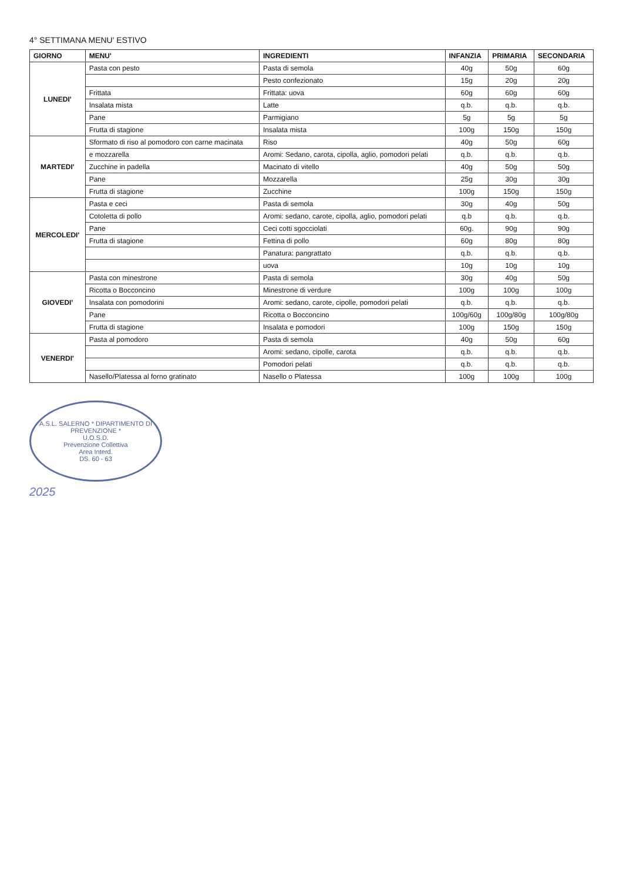4° SETTIMANA MENU' ESTIVO
| GIORNO | MENU' | INGREDIENTI | INFANZIA | PRIMARIA | SECONDARIA |
| --- | --- | --- | --- | --- | --- |
| LUNEDI' | Pasta con pesto | Pasta di semola | 40g | 50g | 60g |
| | | Pesto confezionato | 15g | 20g | 20g |
| | Frittata | Frittata: uova | 60g | 60g | 60g |
| | Insalata mista | Latte | q.b. | q.b. | q.b. |
| | Pane | Parmigiano | 5g | 5g | 5g |
| | Frutta di stagione | Insalata mista | 100g | 150g | 150g |
| MARTEDI' | Sformato di riso al pomodoro con carne macinata | Riso | 40g | 50g | 60g |
| | e mozzarella | Aromi: Sedano, carota, cipolla, aglio, pomodori pelati | q.b. | q.b. | q.b. |
| | Zucchine in padella | Macinato di vitello | 40g | 50g | 50g |
| | Pane | Mozzarella | 25g | 30g | 30g |
| | Frutta di stagione | Zucchine | 100g | 150g | 150g |
| MERCOLEDI' | Pasta e ceci | Pasta di semola | 30g | 40g | 50g |
| | Cotoletta di pollo | Aromi: sedano, carote, cipolla, aglio, pomodori pelati | q.b | q.b. | q.b. |
| | Pane | Ceci cotti sgocciolati | 60g. | 90g | 90g |
| | Frutta di stagione | Fettina di pollo | 60g | 80g | 80g |
| | | Panatura: pangrattato | q.b. | q.b. | q.b. |
| | | uova | 10g | 10g | 10g |
| GIOVEDI' | Pasta con minestrone | Pasta di semola | 30g | 40g | 50g |
| | Ricotta o Bocconcino | Minestrone di verdure | 100g | 100g | 100g |
| | Insalata con pomodorini | Aromi: sedano, carote, cipolle, pomodori pelati | q.b. | q.b. | q.b. |
| | Pane | Ricotta o Bocconcino | 100g/60g | 100g/80g | 100g/80g |
| | Frutta di stagione | Insalata e pomodori | 100g | 150g | 150g |
| VENERDI' | Pasta al pomodoro | Pasta di semola | 40g | 50g | 60g |
| | | Aromi: sedano, cipolle, carota | q.b. | q.b. | q.b. |
| | | Pomodori pelati | q.b. | q.b. | q.b. |
| | Nasello/Platessa al forno gratinato | Nasello o Platessa | 100g | 100g | 100g |
A.S.L. SALERNO * DIPARTIMENTO DI PREVENZIONE *
U.O.S.D.
Prevenzione Collettiva
Area Interd.
DS. 60 - 63
2025